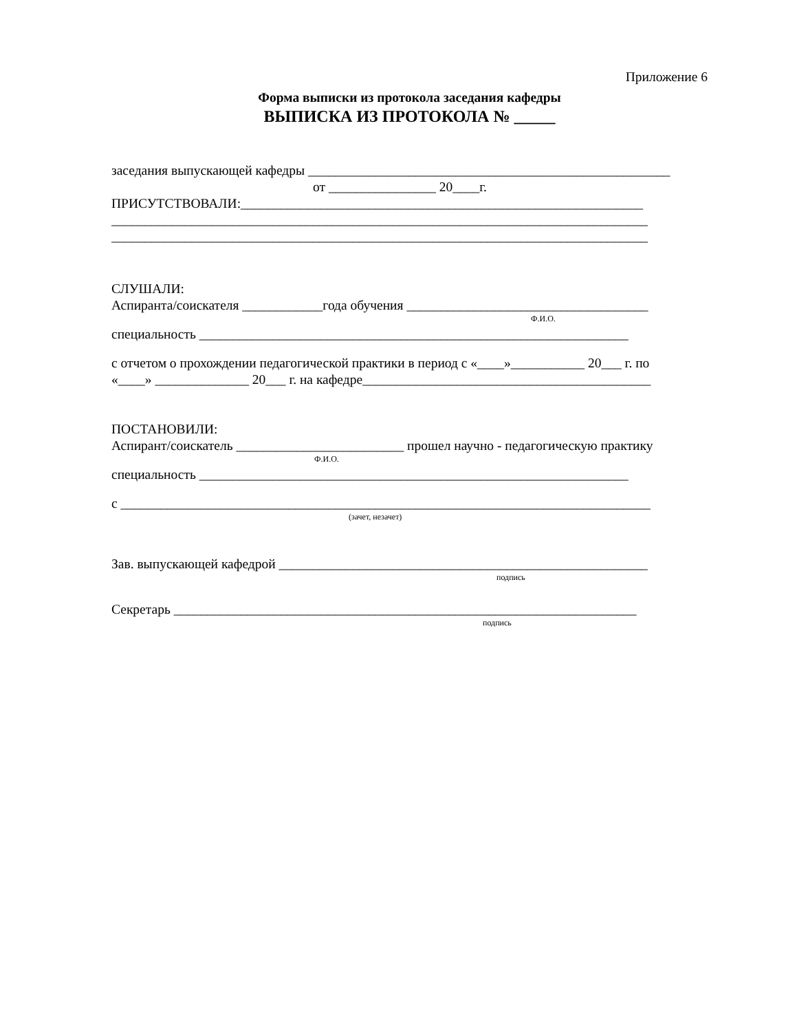Приложение 6
Форма выписки из протокола заседания кафедры
ВЫПИСКА ИЗ ПРОТОКОЛА № _____
заседания выпускающей кафедры ______________________________________________________
от ________________ 20____г.
ПРИСУТСТВОВАЛИ:____________________________________________________________
________________________________________________________________________________
________________________________________________________________________________
СЛУШАЛИ:
Аспиранта/соискателя ____________года обучения ____________________________________
Ф.И.О.
специальность ________________________________________________________________
с отчетом о прохождении педагогической практики в период с «____»___________ 20___ г. по
«____» ______________ 20___ г. на кафедре___________________________________________
ПОСТАНОВИЛИ:
Аспирант/соискатель _________________________ прошел научно - педагогическую практику
Ф.И.О.
специальность ________________________________________________________________
с _______________________________________________________________________________
(зачет, незачет)
Зав. выпускающей кафедрой _______________________________________________________
подпись
Секретарь _____________________________________________________________________
подпись